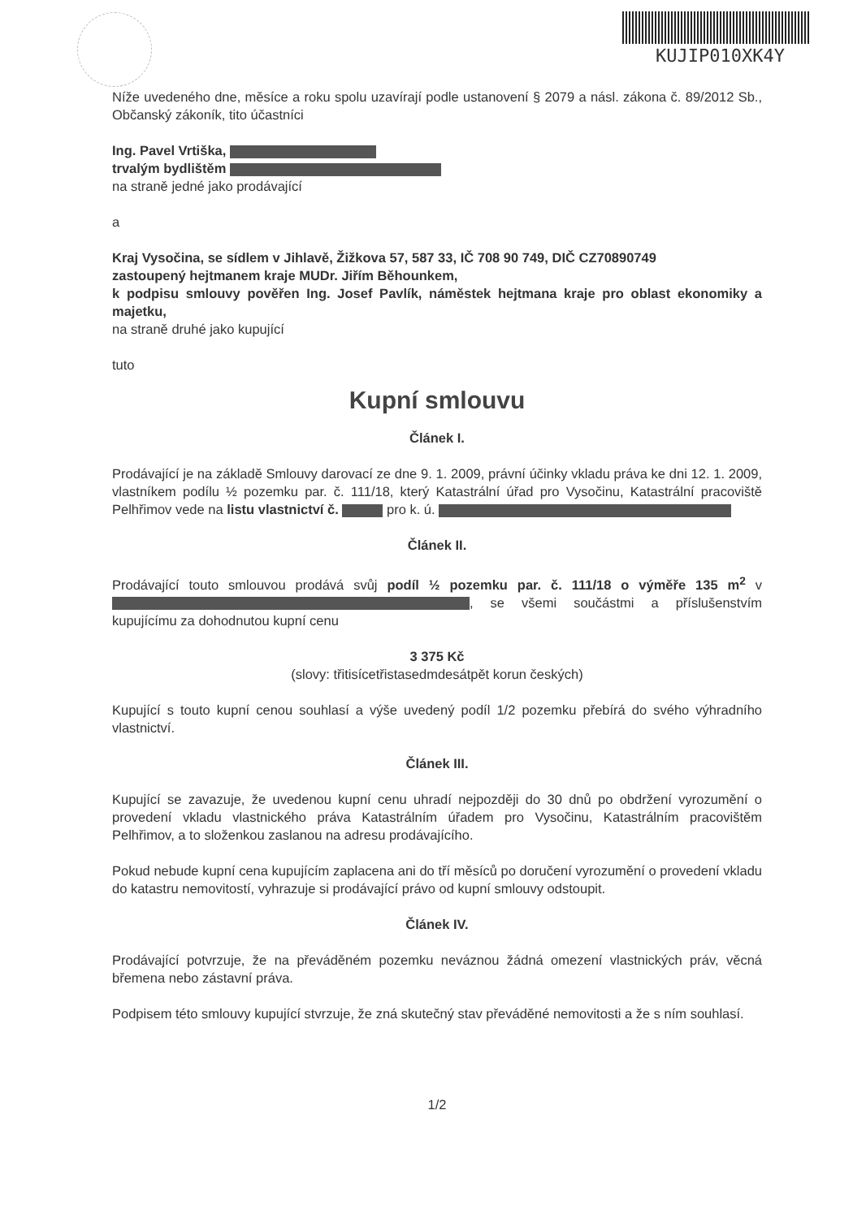KUJIP010XK4Y
Níže uvedeného dne, měsíce a roku spolu uzavírají podle ustanovení § 2079 a násl. zákona č. 89/2012 Sb., Občanský zákoník, tito účastníci
Ing. Pavel Vrtiška,
trvalým bydlištěm
na straně jedné jako prodávající
a
Kraj Vysočina, se sídlem v Jihlavě, Žižkova 57, 587 33, IČ 708 90 749, DIČ CZ70890749
zastoupený hejtmanem kraje MUDr. Jiřím Běhounkem,
k podpisu smlouvy pověřen Ing. Josef Pavlík, náměstek hejtmana kraje pro oblast ekonomiky a majetku,
na straně druhé jako kupující
tuto
Kupní smlouvu
Článek I.
Prodávající je na základě Smlouvy darovací ze dne 9. 1. 2009, právní účinky vkladu práva ke dni 12. 1. 2009, vlastníkem podílu ½ pozemku par. č. 111/18, který Katastrální úřad pro Vysočinu, Katastrální pracoviště Pelhřimov vede na listu vlastnictví č. pro k. ú.
Článek II.
Prodávající touto smlouvou prodává svůj podíl ½ pozemku par. č. 111/18 o výměře 135 m<sup>2</sup> v , se všemi součástmi a příslušenstvím kupujícímu za dohodnutou kupní cenu
3 375 Kč
(slovy: třitisícetřistasedmdesátpět korun českých)
Kupující s touto kupní cenou souhlasí a výše uvedený podíl 1/2 pozemku přebírá do svého výhradního vlastnictví.
Článek III.
Kupující se zavazuje, že uvedenou kupní cenu uhradí nejpozději do 30 dnů po obdržení vyrozumění o provedení vkladu vlastnického práva Katastrálním úřadem pro Vysočinu, Katastrálním pracovištěm Pelhřimov, a to složenkou zaslanou na adresu prodávajícího.
Pokud nebude kupní cena kupujícím zaplacena ani do tří měsíců po doručení vyrozumění o provedení vkladu do katastru nemovitostí, vyhrazuje si prodávající právo od kupní smlouvy odstoupit.
Článek IV.
Prodávající potvrzuje, že na převáděném pozemku neváznou žádná omezení vlastnických práv, věcná břemena nebo zástavní práva.
Podpisem této smlouvy kupující stvrzuje, že zná skutečný stav převáděné nemovitosti a že s ním souhlasí.
1/2